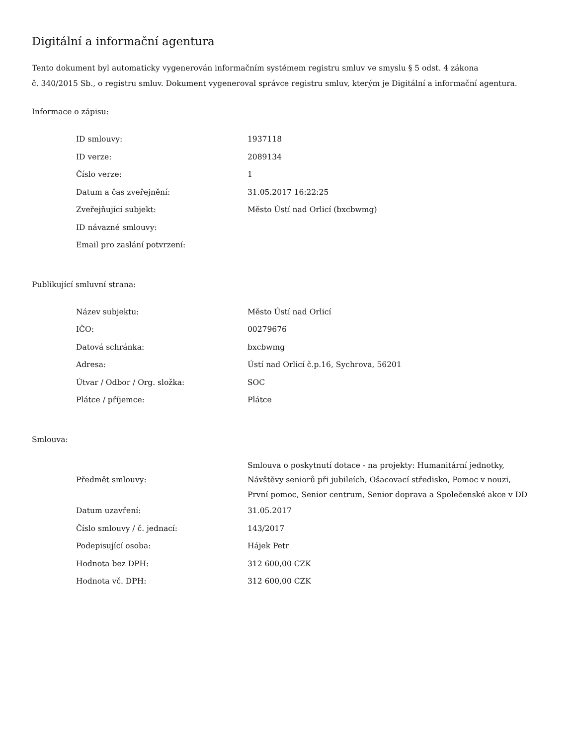Digitální a informační agentura
Tento dokument byl automaticky vygenerován informačním systémem registru smluv ve smyslu § 5 odst. 4 zákona
č. 340/2015 Sb., o registru smluv. Dokument vygeneroval správce registru smluv, kterým je Digitální a informační agentura.
Informace o zápisu:
| ID smlouvy: | 1937118 |
| ID verze: | 2089134 |
| Číslo verze: | 1 |
| Datum a čas zveřejnění: | 31.05.2017 16:22:25 |
| Zveřejňující subjekt: | Město Ústí nad Orlicí (bxcbwmg) |
| ID návazné smlouvy: | |
| Email pro zaslání potvrzení: | |
Publikující smluvní strana:
| Název subjektu: | Město Ústí nad Orlicí |
| IČO: | 00279676 |
| Datová schránka: | bxcbwmg |
| Adresa: | Ústí nad Orlicí č.p.16, Sychrova, 56201 |
| Útvar / Odbor / Org. složka: | SOC |
| Plátce / příjemce: | Plátce |
Smlouva:
| Předmět smlouvy: | Smlouva o poskytnutí dotace - na projekty: Humanitární jednotky, Návštěvy seniorů při jubileích, Ošacovací středisko, Pomoc v nouzi, První pomoc, Senior centrum, Senior doprava a Společenské akce v DD |
| Datum uzavření: | 31.05.2017 |
| Číslo smlouvy / č. jednací: | 143/2017 |
| Podepisující osoba: | Hájek Petr |
| Hodnota bez DPH: | 312 600,00 CZK |
| Hodnota vč. DPH: | 312 600,00 CZK |